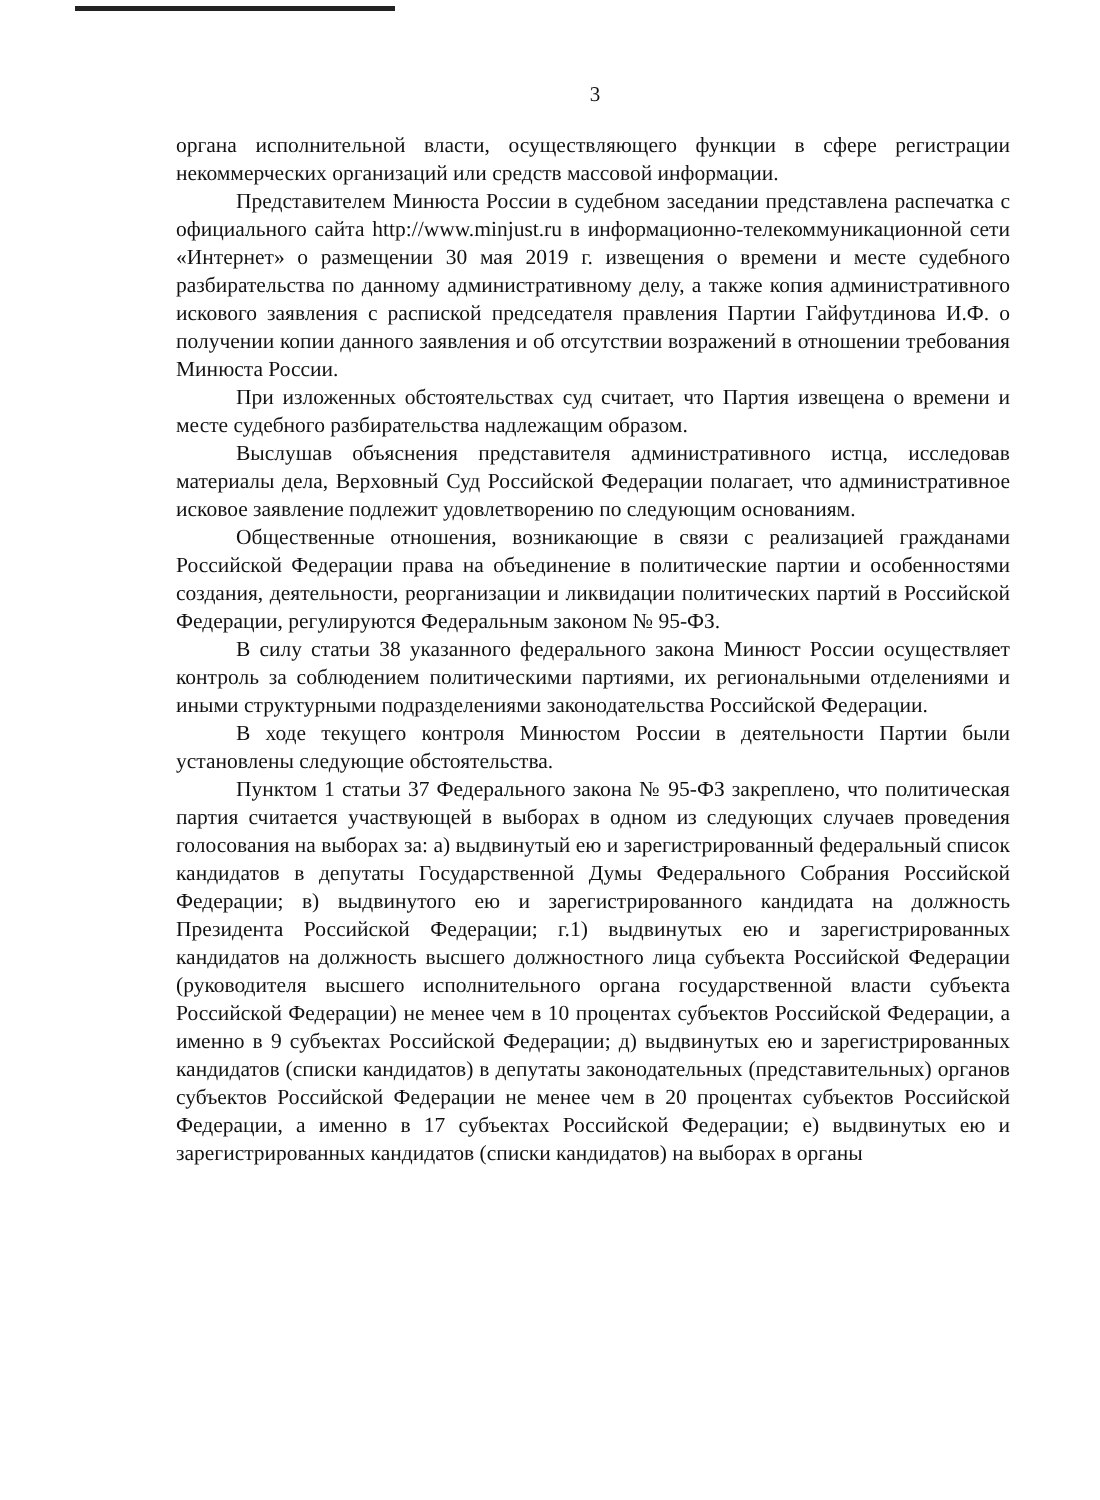3
органа исполнительной власти, осуществляющего функции в сфере регистрации некоммерческих организаций или средств массовой информации.
Представителем Минюста России в судебном заседании представлена распечатка с официального сайта http://www.minjust.ru в информационно-телекоммуникационной сети «Интернет» о размещении 30 мая 2019 г. извещения о времени и месте судебного разбирательства по данному административному делу, а также копия административного искового заявления с распиской председателя правления Партии Гайфутдинова И.Ф. о получении копии данного заявления и об отсутствии возражений в отношении требования Минюста России.
При изложенных обстоятельствах суд считает, что Партия извещена о времени и месте судебного разбирательства надлежащим образом.
Выслушав объяснения представителя административного истца, исследовав материалы дела, Верховный Суд Российской Федерации полагает, что административное исковое заявление подлежит удовлетворению по следующим основаниям.
Общественные отношения, возникающие в связи с реализацией гражданами Российской Федерации права на объединение в политические партии и особенностями создания, деятельности, реорганизации и ликвидации политических партий в Российской Федерации, регулируются Федеральным законом № 95-ФЗ.
В силу статьи 38 указанного федерального закона Минюст России осуществляет контроль за соблюдением политическими партиями, их региональными отделениями и иными структурными подразделениями законодательства Российской Федерации.
В ходе текущего контроля Минюстом России в деятельности Партии были установлены следующие обстоятельства.
Пунктом 1 статьи 37 Федерального закона № 95-ФЗ закреплено, что политическая партия считается участвующей в выборах в одном из следующих случаев проведения голосования на выборах за: а) выдвинутый ею и зарегистрированный федеральный список кандидатов в депутаты Государственной Думы Федерального Собрания Российской Федерации; в) выдвинутого ею и зарегистрированного кандидата на должность Президента Российской Федерации; г.1) выдвинутых ею и зарегистрированных кандидатов на должность высшего должностного лица субъекта Российской Федерации (руководителя высшего исполнительного органа государственной власти субъекта Российской Федерации) не менее чем в 10 процентах субъектов Российской Федерации, а именно в 9 субъектах Российской Федерации; д) выдвинутых ею и зарегистрированных кандидатов (списки кандидатов) в депутаты законодательных (представительных) органов субъектов Российской Федерации не менее чем в 20 процентах субъектов Российской Федерации, а именно в 17 субъектах Российской Федерации; е) выдвинутых ею и зарегистрированных кандидатов (списки кандидатов) на выборах в органы